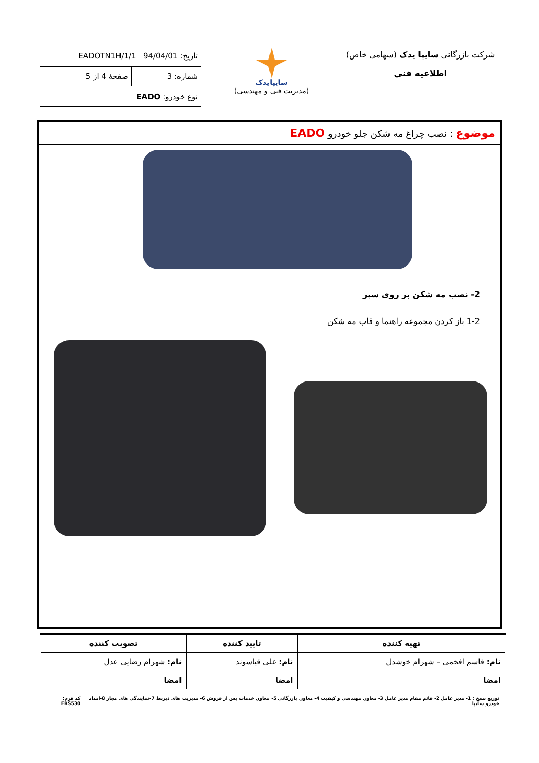شرکت بازرگانی سایپا یدک (سهامی خاص)
اطلاعیه فنی
سایپایدک
(مدیریت فنی و مهندسی)
| تاریخ: 94/04/01 EADOTN1H/1/1 | |
| شماره: 3 | صفحهٔ 4 از 5 |
| نوع خودرو: EADO | |
موضوع : نصب چراغ مه شکن جلو خودرو EADO
2- نصب مه شکن بر روی سپر
1-2 باز کردن مجموعه راهنما و قاب مه شکن
| تهیه کننده | تایید کننده | تصویب کننده |
| --- | --- | --- |
| نام: قاسم افخمی – شهرام خوشدل امضا | نام: علی قیاسوند امضا | نام: شهرام رضایی عدل امضا |
توزیع نسخ : 1- مدیر عامل 2- قائم مقام مدیر عامل 3- معاون مهندسی و کیفیت 4- معاون بازرگانی 5- معاون خدمات پس از فروش 6- مدیریت های ذیربط 7-نمایندگی های مجاز 8-امداد خودرو سایپا کد فرم: FRS530